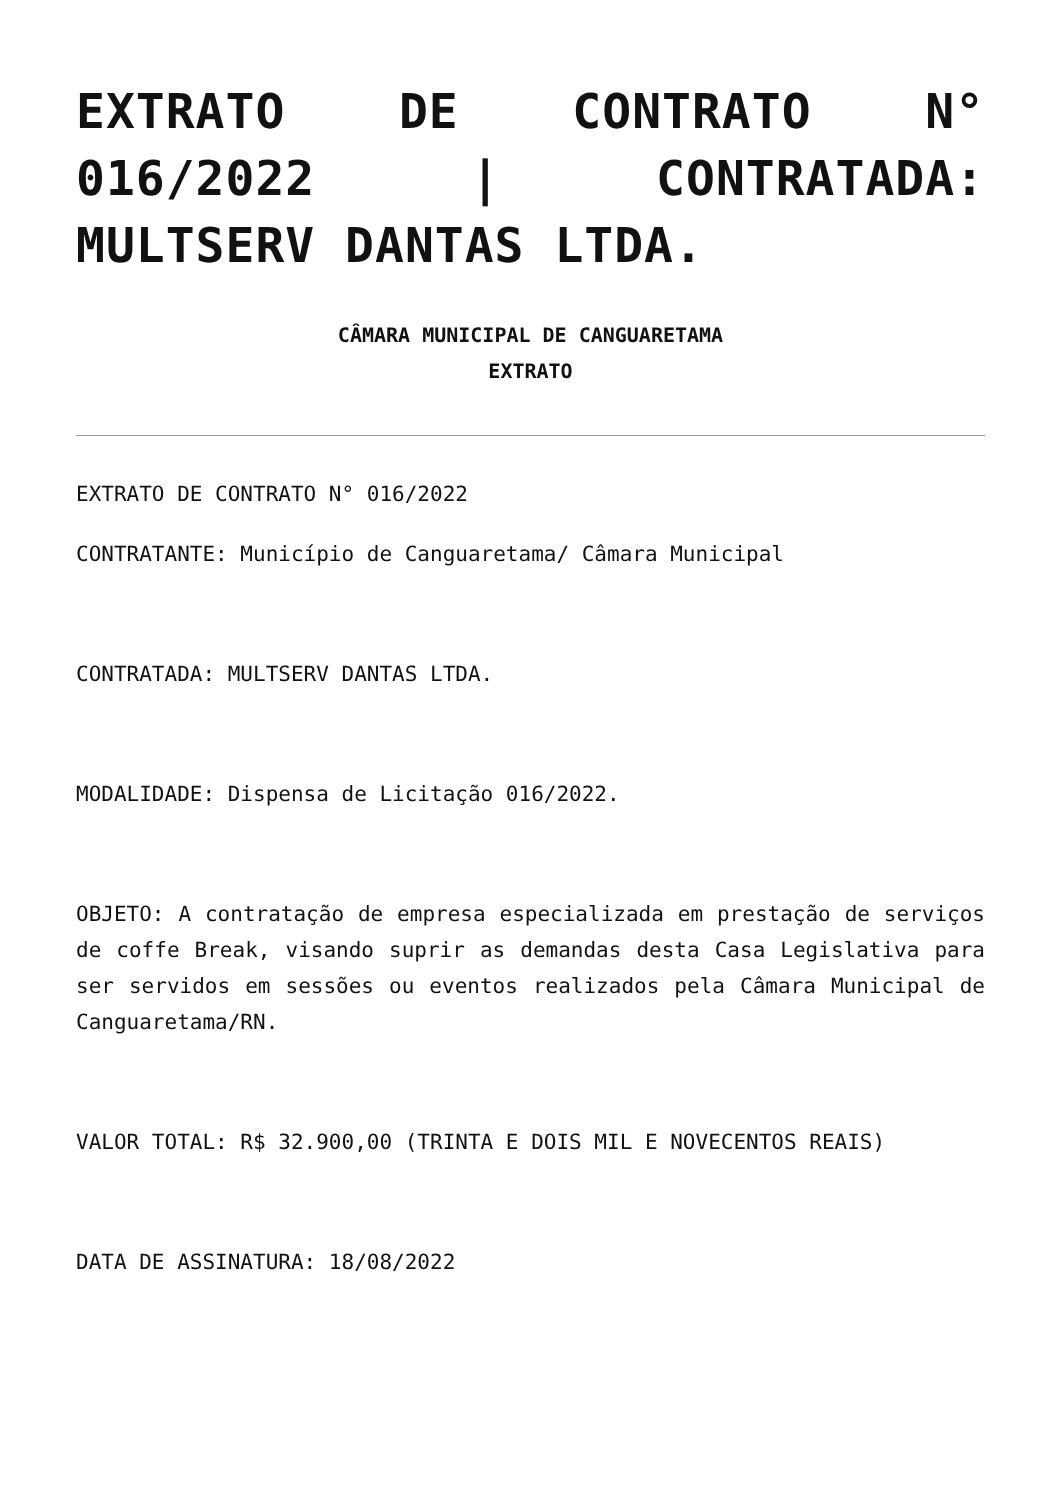EXTRATO DE CONTRATO N° 016/2022 | CONTRATADA: MULTSERV DANTAS LTDA.
CÂMARA MUNICIPAL DE CANGUARETAMA
EXTRATO
EXTRATO DE CONTRATO N° 016/2022
CONTRATANTE: Município de Canguaretama/ Câmara Municipal
CONTRATADA: MULTSERV DANTAS LTDA.
MODALIDADE: Dispensa de Licitação 016/2022.
OBJETO: A contratação de empresa especializada em prestação de serviços de coffe Break, visando suprir as demandas desta Casa Legislativa para ser servidos em sessões ou eventos realizados pela Câmara Municipal de Canguaretama/RN.
VALOR TOTAL: R$ 32.900,00 (TRINTA E DOIS MIL E NOVECENTOS REAIS)
DATA DE ASSINATURA: 18/08/2022